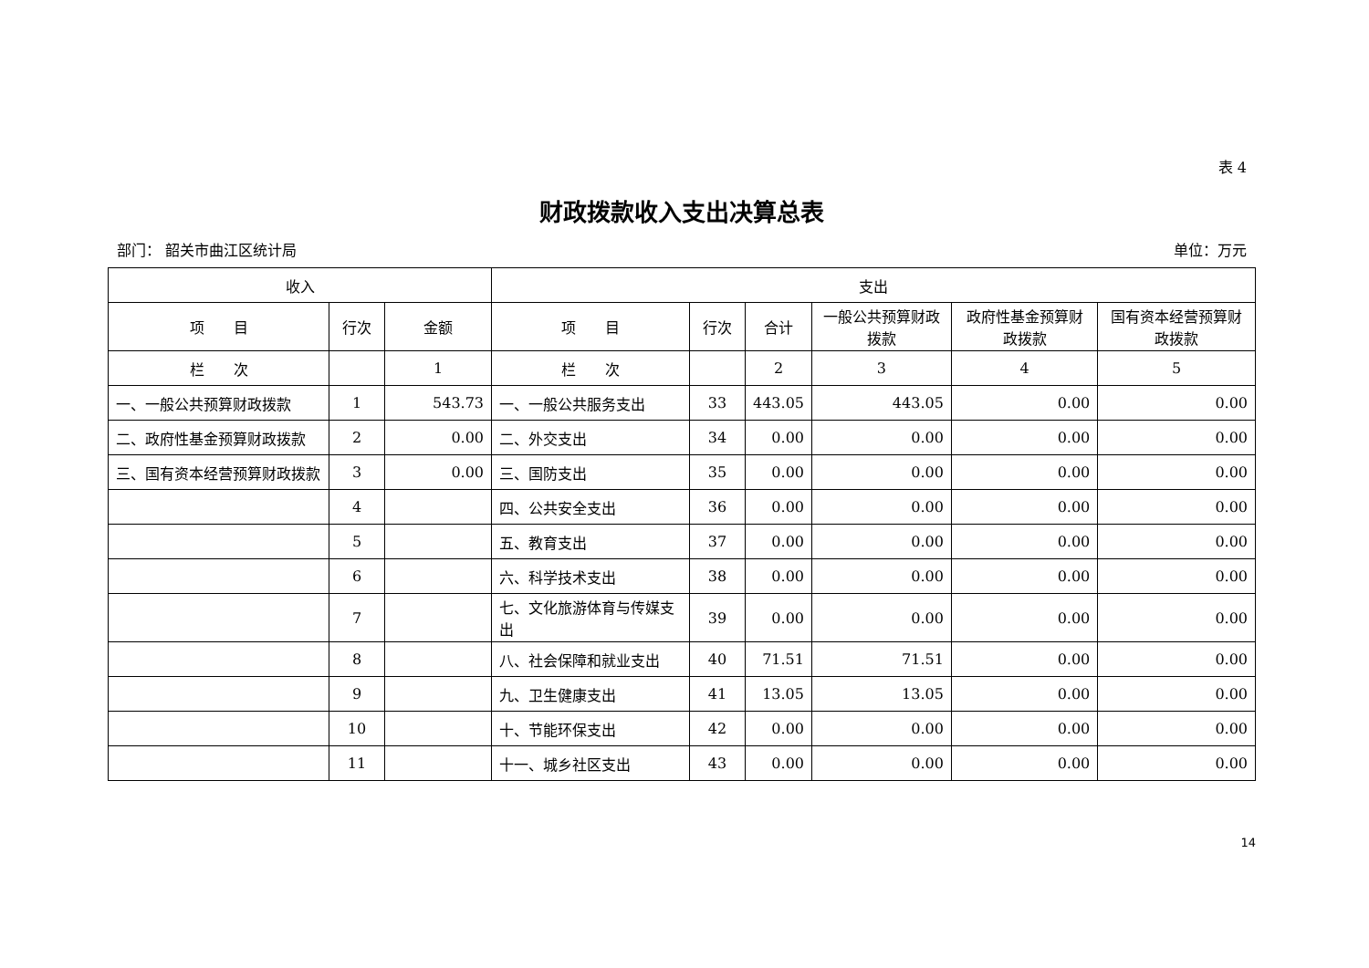表 4
财政拨款收入支出决算总表
部门： 韶关市曲江区统计局 单位：万元
| 收入 | | | 支出 | | | | | |
| --- | --- | --- | --- | --- | --- | --- | --- | --- |
| 项 目 | 行次 | 金额 | 项 目 | 行次 | 合计 | 一般公共预算财政拨款 | 政府性基金预算财政拨款 | 国有资本经营预算财政拨款 |
| 栏 次 | | 1 | 栏 次 | | 2 | 3 | 4 | 5 |
| 一、一般公共预算财政拨款 | 1 | 543.73 | 一、一般公共服务支出 | 33 | 443.05 | 443.05 | 0.00 | 0.00 |
| 二、政府性基金预算财政拨款 | 2 | 0.00 | 二、外交支出 | 34 | 0.00 | 0.00 | 0.00 | 0.00 |
| 三、国有资本经营预算财政拨款 | 3 | 0.00 | 三、国防支出 | 35 | 0.00 | 0.00 | 0.00 | 0.00 |
| | 4 | | 四、公共安全支出 | 36 | 0.00 | 0.00 | 0.00 | 0.00 |
| | 5 | | 五、教育支出 | 37 | 0.00 | 0.00 | 0.00 | 0.00 |
| | 6 | | 六、科学技术支出 | 38 | 0.00 | 0.00 | 0.00 | 0.00 |
| | 7 | | 七、文化旅游体育与传媒支出 | 39 | 0.00 | 0.00 | 0.00 | 0.00 |
| | 8 | | 八、社会保障和就业支出 | 40 | 71.51 | 71.51 | 0.00 | 0.00 |
| | 9 | | 九、卫生健康支出 | 41 | 13.05 | 13.05 | 0.00 | 0.00 |
| | 10 | | 十、节能环保支出 | 42 | 0.00 | 0.00 | 0.00 | 0.00 |
| | 11 | | 十一、城乡社区支出 | 43 | 0.00 | 0.00 | 0.00 | 0.00 |
14